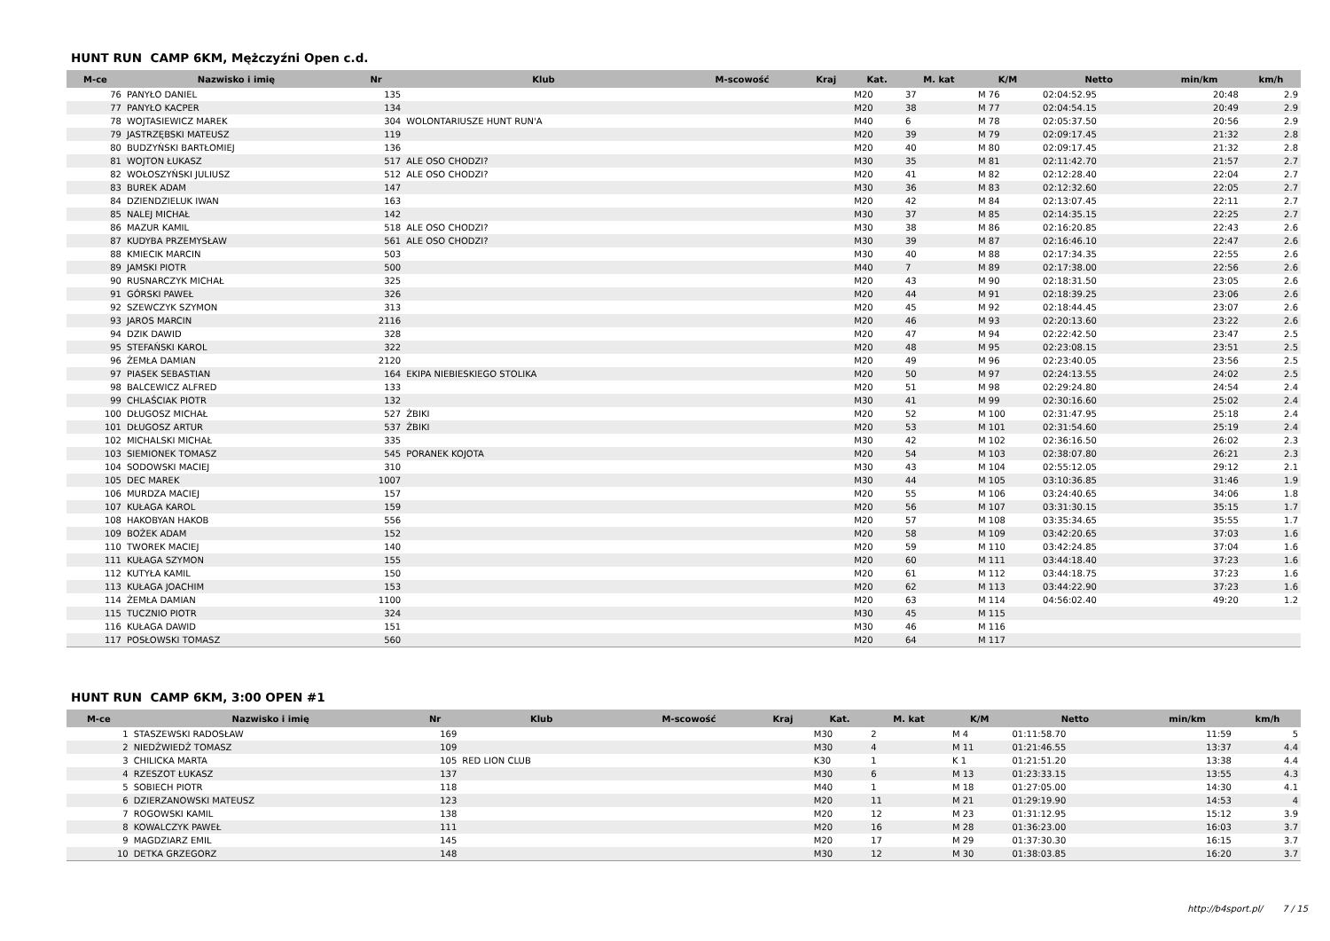HUNT RUN CAMP 6KM, Mężczyźni Open c.d.
| M-ce | Nazwisko i imię | Nr | Klub | M-scowość | Kraj | Kat. | M. kat | K/M | Netto | min/km | km/h |
| --- | --- | --- | --- | --- | --- | --- | --- | --- | --- | --- | --- |
| 76 | PANYŁO DANIEL | 135 | | | | M20 | 37 | M 76 | 02:04:52.95 | 20:48 | 2.9 |
| 77 | PANYŁO KACPER | 134 | | | | M20 | 38 | M 77 | 02:04:54.15 | 20:49 | 2.9 |
| 78 | WOJTASIEWICZ MAREK | 304 | WOLONTARIUSZE HUNT RUN'A | | | M40 | 6 | M 78 | 02:05:37.50 | 20:56 | 2.9 |
| 79 | JASTRZĘBSKI MATEUSZ | 119 | | | | M20 | 39 | M 79 | 02:09:17.45 | 21:32 | 2.8 |
| 80 | BUDZYŃSKI BARTŁOMIEJ | 136 | | | | M20 | 40 | M 80 | 02:09:17.45 | 21:32 | 2.8 |
| 81 | WOJTON ŁUKASZ | 517 | ALE OSO CHODZI? | | | M30 | 35 | M 81 | 02:11:42.70 | 21:57 | 2.7 |
| 82 | WOŁOSZYŃSKI JULIUSZ | 512 | ALE OSO CHODZI? | | | M20 | 41 | M 82 | 02:12:28.40 | 22:04 | 2.7 |
| 83 | BUREK ADAM | 147 | | | | M30 | 36 | M 83 | 02:12:32.60 | 22:05 | 2.7 |
| 84 | DZIENDZIELUK IWAN | 163 | | | | M20 | 42 | M 84 | 02:13:07.45 | 22:11 | 2.7 |
| 85 | NALEJ MICHAŁ | 142 | | | | M30 | 37 | M 85 | 02:14:35.15 | 22:25 | 2.7 |
| 86 | MAZUR KAMIL | 518 | ALE OSO CHODZI? | | | M30 | 38 | M 86 | 02:16:20.85 | 22:43 | 2.6 |
| 87 | KUDYBA PRZEMYSŁAW | 561 | ALE OSO CHODZI? | | | M30 | 39 | M 87 | 02:16:46.10 | 22:47 | 2.6 |
| 88 | KMIECIK MARCIN | 503 | | | | M30 | 40 | M 88 | 02:17:34.35 | 22:55 | 2.6 |
| 89 | JAMSKI PIOTR | 500 | | | | M40 | 7 | M 89 | 02:17:38.00 | 22:56 | 2.6 |
| 90 | RUSNARCZYK MICHAŁ | 325 | | | | M20 | 43 | M 90 | 02:18:31.50 | 23:05 | 2.6 |
| 91 | GÓRSKI PAWEŁ | 326 | | | | M20 | 44 | M 91 | 02:18:39.25 | 23:06 | 2.6 |
| 92 | SZEWCZYK SZYMON | 313 | | | | M20 | 45 | M 92 | 02:18:44.45 | 23:07 | 2.6 |
| 93 | JAROS MARCIN | 2116 | | | | M20 | 46 | M 93 | 02:20:13.60 | 23:22 | 2.6 |
| 94 | DZIK DAWID | 328 | | | | M20 | 47 | M 94 | 02:22:42.50 | 23:47 | 2.5 |
| 95 | STEFAŃSKI KAROL | 322 | | | | M20 | 48 | M 95 | 02:23:08.15 | 23:51 | 2.5 |
| 96 | ŻEMŁA DAMIAN | 2120 | | | | M20 | 49 | M 96 | 02:23:40.05 | 23:56 | 2.5 |
| 97 | PIASEK SEBASTIAN | 164 | EKIPA NIEBIESKIEGO STOLIKA | | | M20 | 50 | M 97 | 02:24:13.55 | 24:02 | 2.5 |
| 98 | BALCEWICZ ALFRED | 133 | | | | M20 | 51 | M 98 | 02:29:24.80 | 24:54 | 2.4 |
| 99 | CHLAŚCIAK PIOTR | 132 | | | | M30 | 41 | M 99 | 02:30:16.60 | 25:02 | 2.4 |
| 100 | DŁUGOSZ MICHAŁ | 527 | ŻBIKI | | | M20 | 52 | M 100 | 02:31:47.95 | 25:18 | 2.4 |
| 101 | DŁUGOSZ ARTUR | 537 | ŻBIKI | | | M20 | 53 | M 101 | 02:31:54.60 | 25:19 | 2.4 |
| 102 | MICHALSKI MICHAŁ | 335 | | | | M30 | 42 | M 102 | 02:36:16.50 | 26:02 | 2.3 |
| 103 | SIEMIONEK TOMASZ | 545 | PORANEK KOJOTA | | | M20 | 54 | M 103 | 02:38:07.80 | 26:21 | 2.3 |
| 104 | SODOWSKI MACIEJ | 310 | | | | M30 | 43 | M 104 | 02:55:12.05 | 29:12 | 2.1 |
| 105 | DEC MAREK | 1007 | | | | M30 | 44 | M 105 | 03:10:36.85 | 31:46 | 1.9 |
| 106 | MURDZA MACIEJ | 157 | | | | M20 | 55 | M 106 | 03:24:40.65 | 34:06 | 1.8 |
| 107 | KUŁAGA KAROL | 159 | | | | M20 | 56 | M 107 | 03:31:30.15 | 35:15 | 1.7 |
| 108 | HAKOBYAN HAKOB | 556 | | | | M20 | 57 | M 108 | 03:35:34.65 | 35:55 | 1.7 |
| 109 | BOŻEK ADAM | 152 | | | | M20 | 58 | M 109 | 03:42:20.65 | 37:03 | 1.6 |
| 110 | TWOREK MACIEJ | 140 | | | | M20 | 59 | M 110 | 03:42:24.85 | 37:04 | 1.6 |
| 111 | KUŁAGA SZYMON | 155 | | | | M20 | 60 | M 111 | 03:44:18.40 | 37:23 | 1.6 |
| 112 | KUTYŁA KAMIL | 150 | | | | M20 | 61 | M 112 | 03:44:18.75 | 37:23 | 1.6 |
| 113 | KUŁAGA JOACHIM | 153 | | | | M20 | 62 | M 113 | 03:44:22.90 | 37:23 | 1.6 |
| 114 | ŻEMŁA DAMIAN | 1100 | | | | M20 | 63 | M 114 | 04:56:02.40 | 49:20 | 1.2 |
| 115 | TUCZNIO PIOTR | 324 | | | | M30 | 45 | M 115 | | | |
| 116 | KUŁAGA DAWID | 151 | | | | M30 | 46 | M 116 | | | |
| 117 | POSŁOWSKI TOMASZ | 560 | | | | M20 | 64 | M 117 | | | |
HUNT RUN CAMP 6KM, 3:00 OPEN #1
| M-ce | Nazwisko i imię | Nr | Klub | M-scowość | Kraj | Kat. | M. kat | K/M | Netto | min/km | km/h |
| --- | --- | --- | --- | --- | --- | --- | --- | --- | --- | --- | --- |
| 1 | STASZEWSKI RADOSŁAW | 169 | | | | M30 | 2 | M 4 | 01:11:58.70 | 11:59 | 5 |
| 2 | NIEDŹWIEDŹ TOMASZ | 109 | | | | M30 | 4 | M 11 | 01:21:46.55 | 13:37 | 4.4 |
| 3 | CHILICKA MARTA | 105 | RED LION CLUB | | | K30 | 1 | K 1 | 01:21:51.20 | 13:38 | 4.4 |
| 4 | RZESZOT ŁUKASZ | 137 | | | | M30 | 6 | M 13 | 01:23:33.15 | 13:55 | 4.3 |
| 5 | SOBIECH PIOTR | 118 | | | | M40 | 1 | M 18 | 01:27:05.00 | 14:30 | 4.1 |
| 6 | DZIERZANOWSKI MATEUSZ | 123 | | | | M20 | 11 | M 21 | 01:29:19.90 | 14:53 | 4 |
| 7 | ROGOWSKI KAMIL | 138 | | | | M20 | 12 | M 23 | 01:31:12.95 | 15:12 | 3.9 |
| 8 | KOWALCZYK PAWEŁ | 111 | | | | M20 | 16 | M 28 | 01:36:23.00 | 16:03 | 3.7 |
| 9 | MAGDZIARZ EMIL | 145 | | | | M20 | 17 | M 29 | 01:37:30.30 | 16:15 | 3.7 |
| 10 | DETKA GRZEGORZ | 148 | | | | M30 | 12 | M 30 | 01:38:03.85 | 16:20 | 3.7 |
http://b4sport.pl/ 7 / 15